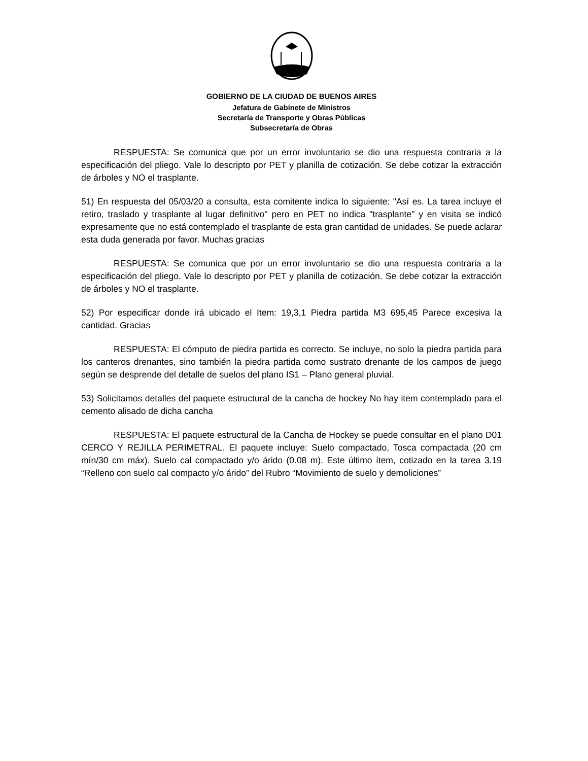GOBIERNO DE LA CIUDAD DE BUENOS AIRES
Jefatura de Gabinete de Ministros
Secretaría de Transporte y Obras Públicas
Subsecretaría de Obras
RESPUESTA: Se comunica que por un error involuntario se dio una respuesta contraria a la especificación del pliego. Vale lo descripto por PET y planilla de cotización. Se debe cotizar la extracción de árboles y NO el trasplante.
51) En respuesta del 05/03/20 a consulta, esta comitente indica lo siguiente: "Así es. La tarea incluye el retiro, traslado y trasplante al lugar definitivo" pero en PET no indica "trasplante" y en visita se indicó expresamente que no está contemplado el trasplante de esta gran cantidad de unidades. Se puede aclarar esta duda generada por favor. Muchas gracias
RESPUESTA: Se comunica que por un error involuntario se dio una respuesta contraria a la especificación del pliego. Vale lo descripto por PET y planilla de cotización. Se debe cotizar la extracción de árboles y NO el trasplante.
52) Por especificar donde irá ubicado el Item: 19,3,1 Piedra partida M3 695,45 Parece excesiva la cantidad. Gracias
RESPUESTA: El cómputo de piedra partida es correcto. Se incluye, no solo la piedra partida para los canteros drenantes, sino también la piedra partida como sustrato drenante de los campos de juego según se desprende del detalle de suelos del plano IS1 – Plano general pluvial.
53) Solicitamos detalles del paquete estructural de la cancha de hockey No hay item contemplado para el cemento alisado de dicha cancha
RESPUESTA: El paquete estructural de la Cancha de Hockey se puede consultar en el plano D01 CERCO Y REJILLA PERIMETRAL. El paquete incluye: Suelo compactado, Tosca compactada (20 cm mín/30 cm máx). Suelo cal compactado y/o árido (0.08 m). Este último ítem, cotizado en la tarea 3.19 “Relleno con suelo cal compacto y/o árido” del Rubro “Movimiento de suelo y demoliciones”